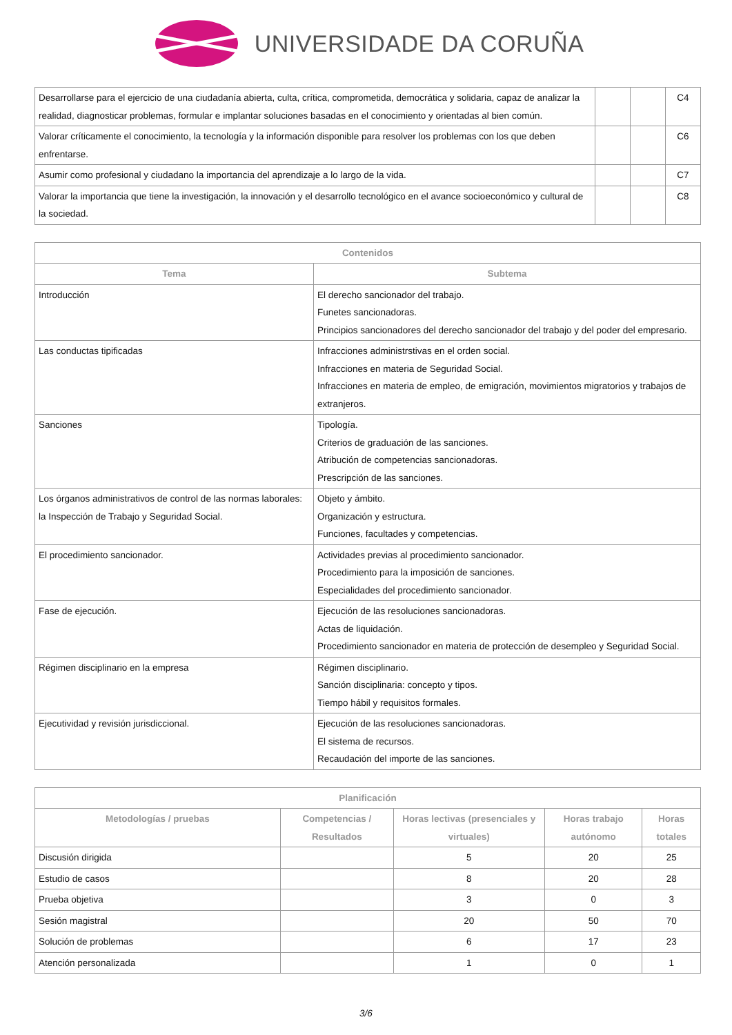UNIVERSIDADE DA CORUÑA
| Desarrollarse para el ejercicio de una ciudadanía abierta, culta, crítica, comprometida, democrática y solidaria, capaz de analizar la realidad, diagnosticar problemas, formular e implantar soluciones basadas en el conocimiento y orientadas al bien común. | | | C4 |
| Valorar críticamente el conocimiento, la tecnología y la información disponible para resolver los problemas con los que deben enfrentarse. | | | C6 |
| Asumir como profesional y ciudadano la importancia del aprendizaje a lo largo de la vida. | | | C7 |
| Valorar la importancia que tiene la investigación, la innovación y el desarrollo tecnológico en el avance socioeconómico y cultural de la sociedad. | | | C8 |
| Contenidos | |
| --- | --- |
| Tema | Subtema |
| Introducción | El derecho sancionador del trabajo. Funetes sancionadoras. Principios sancionadores del derecho sancionador del trabajo y del poder del empresario. |
| Las conductas tipificadas | Infracciones administrstivas en el orden social. Infracciones en materia de Seguridad Social. Infracciones en materia de empleo, de emigración, movimientos migratorios y trabajos de extranjeros. |
| Sanciones | Tipología. Criterios de graduación de las sanciones. Atribución de competencias sancionadoras. Prescripción de las sanciones. |
| Los órganos administrativos de control de las normas laborales: la Inspección de Trabajo y Seguridad Social. | Objeto y ámbito. Organización y estructura. Funciones, facultades y competencias. |
| El procedimiento sancionador. | Actividades previas al procedimiento sancionador. Procedimiento para la imposición de sanciones. Especialidades del procedimiento sancionador. |
| Fase de ejecución. | Ejecución de las resoluciones sancionadoras. Actas de liquidación. Procedimiento sancionador en materia de protección de desempleo y Seguridad Social. |
| Régimen disciplinario en la empresa | Régimen disciplinario. Sanción disciplinaria: concepto y tipos. Tiempo hábil y requisitos formales. |
| Ejecutividad y revisión jurisdiccional. | Ejecución de las resoluciones sancionadoras. El sistema de recursos. Recaudación del importe de las sanciones. |
| Planificación | | | | |
| --- | --- | --- | --- | --- |
| Metodologías / pruebas | Competencias / Resultados | Horas lectivas (presenciales y virtuales) | Horas trabajo autónomo | Horas totales |
| Discusión dirigida | | 5 | 20 | 25 |
| Estudio de casos | | 8 | 20 | 28 |
| Prueba objetiva | | 3 | 0 | 3 |
| Sesión magistral | | 20 | 50 | 70 |
| Solución de problemas | | 6 | 17 | 23 |
| Atención personalizada | | 1 | 0 | 1 |
3/6